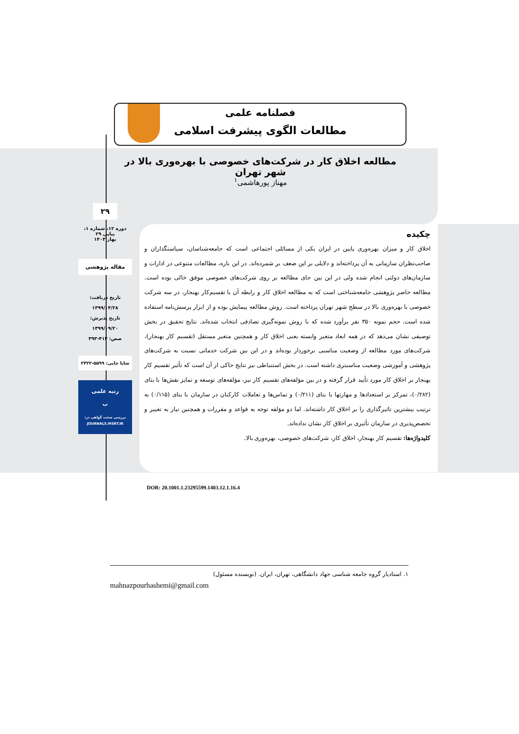فصلنامه علمی
مطالعات الگوی پیشرفت اسلامی
مطالعه اخلاق کار در شرکت‌های خصوصی با بهره‌وری بالا در شهر تهران
مهناز پورهاشمی<sup>۱</sup>
۲۹
دوره ۱۲، شماره ۱، پیاپی ۲۹
بهار ۱۴۰۳
مقاله پژوهشی
تاریخ دریافت:
۱۳۹۹/۰۴/۲۸
تاریخ پذیرش:
۱۳۹۹/۰۹/۲۰
صص: ۴۱۴-۳۹۳
شاپا چاپی: ۵۵۹۹-۲۳۲۲
رتبه علمی
ب
بررسی صحت گواهی در:
JOURNALS.MSRT.IR
چکیده
اخلاق کار و میزان بهره‌وری پایین در ایران یکی از مسائلی اجتماعی است که جامعه‌شناسان، سیاستگذاران و صاحب‌نظران سازمانی به آن پرداخته‌اند و دلایلی بر این ضعف بر شمرده‌اند. در این باره، مطالعات متنوعی در ادارات و سازمان‌های دولتی انجام شده ولی در این بین جای مطالعه بر روی شرکت‌های خصوصی موفق خالی بوده است. مطالعه حاضر پژوهشی جامعه‌شناختی است که به مطالعه اخلاق کار و رابطه آن با تقسیم‌کار بهنجار، در سه شرکت خصوصی با بهره‌وری بالا در سطح شهر تهران پرداخته است. روش مطالعه پیمایش بوده و از ابزار پرسش‌نامه استفاده شده است. حجم نمونه ۳۵۰ نفر برآورد شده که با روش نمونه‌گیری تصادفی انتخاب شده‌اند. نتایج تحقیق در بخش توصیفی نشان می‌دهد که در همه ابعاد متغیر وابسته یعنی اخلاق کار و همچنین متغیر مستقل (تقسیم کار بهنجار)، شرکت‌های مورد مطالعه از وضعیت مناسبی برخوردار بوده‌اند و در این بین شرکت خدماتی نسبت به شرکت‌های پژوهشی و آموزشی وضعیت مناسبتری داشته است. در بخش استنباطی نیز نتایج حاکی از آن است که تأثیر تقسیم کار بهنجار بر اخلاق کار مورد تأیید قرار گرفته و در بین مؤلفه‌های تقسیم کار نیز، مؤلفه‌های توسعه و تمایز نقش‌ها با بتای (۰/۲۸۲)، تمرکز بر استعدادها و مهارتها با بتای (۰/۲۱۱) و تماس‌ها و تعاملات کارکنان در سازمان با بتای (۰/۱۱۵) به ترتیب بیشترین تاثیرگذاری را بر اخلاق کار داشته‌اند. اما دو مؤلفه توجه به قواعد و مقررات و همچنین نیاز به تغییر و تخصص‌پذیری در سازمان تأثیری بر اخلاق کار نشان نداده‌اند.
کلیدواژه‌ها: تقسیم کار بهنجار، اخلاق کار، شرکت‌های خصوصی، بهره‌وری بالا.
DOR: 20.1001.1.23295599.1403.12.1.16.4
۱. استادیار گروه جامعه شناسی جهاد دانشگاهی، تهران، ایران. (نویسنده مسئول)
mahnazpourhashemi@gmail.com